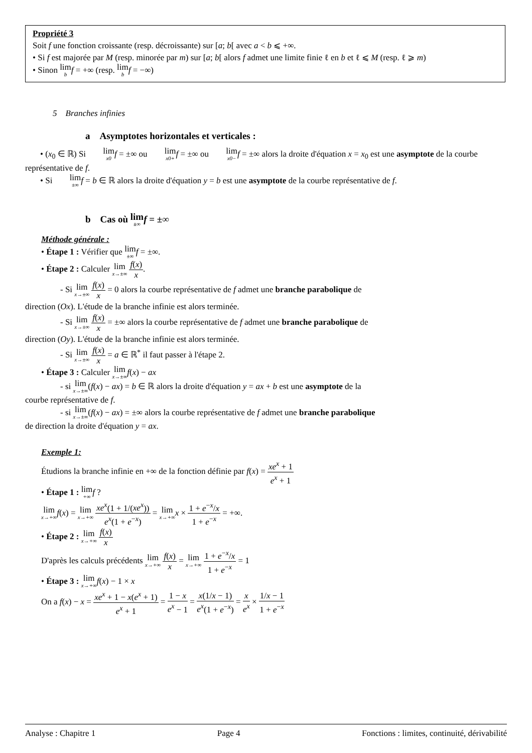Propriété 3
Soit f une fonction croissante (resp. décroissante) sur [a; b[ avec a < b ⩽ +∞.
• Si f est majorée par M (resp. minorée par m) sur [a; b[ alors f admet une limite finie ℓ en b et ℓ ⩽ M (resp. ℓ ⩾ m)
• Sinon lim b f = +∞ (resp. lim b f = −∞)
5 Branches infinies
a Asymptotes horizontales et verticales :
• (x<sub>0</sub> ∈ ℝ) Si lim x0 f = ±∞ ou lim x0+f = ±∞ ou lim x0−f = ±∞ alors la droite d'équation x = x<sub>0</sub> est une asymptote de la courbe représentative de f.
• Si lim ±∞f = b ∈ ℝ alors la droite d'équation y = b est une asymptote de la courbe représentative de f.
b Cas où lim ±∞f = ±∞
Méthode générale :
• Étape 1 : Vérifier que lim ±∞f = ±∞.
• Étape 2 : Calculer lim x→±∞ f(x) x.
- Si lim x→±∞ f(x) x = 0 alors la courbe représentative de f admet une branche parabolique de
direction (Ox). L'étude de la branche infinie est alors terminée.
- Si lim x→±∞ f(x) x = ±∞ alors la courbe représentative de f admet une branche parabolique de
direction (Oy). L'étude de la branche infinie est alors terminée.
- Si lim x→±∞ f(x) x = a ∈ ℝ<sup>*</sup> il faut passer à l'étape 2.
• Étape 3 : Calculer lim x→±∞f(x) − ax
- si lim x→±∞(f(x) − ax) = b ∈ ℝ alors la droite d'équation y = ax + b est une asymptote de la
courbe représentative de f.
- si lim x→±∞(f(x) − ax) = ±∞ alors la courbe représentative de f admet une branche parabolique
de direction la droite d'équation y = ax.
Exemple 1:
Étudions la branche infinie en +∞ de la fonction définie par f(x) = xe<sup>x</sup> + 1 e<sup>x</sup> + 1
• Étape 1 : lim +∞f ?
lim x→+∞f(x) = lim x→+∞ xe<sup>x</sup>(1 + 1/(xe<sup>x</sup>)) e<sup>x</sup>(1 + e<sup>−x</sup>) = lim x→+∞x × 1 + e<sup>−x</sup>/x 1 + e<sup>−x</sup> = +∞.
• Étape 2 : lim x→+∞ f(x) x
D'après les calculs précédents lim x→+∞ f(x) x = lim x→+∞ 1 + e<sup>−x</sup>/x 1 + e<sup>−x</sup> = 1
• Étape 3 : lim x→+∞f(x) − 1 × x
On a f(x) − x = xe<sup>x</sup> + 1 − x(e<sup>x</sup> + 1) e<sup>x</sup> + 1 = 1 − x e<sup>x</sup> − 1 = x(1/x − 1) e<sup>x</sup>(1 + e<sup>−x</sup>) = x e<sup>x</sup> × 1/x − 1 1 + e<sup>−x</sup>
Analyse : Chapitre 1 Page 4 Fonctions : limites, continuité, dérivabilité